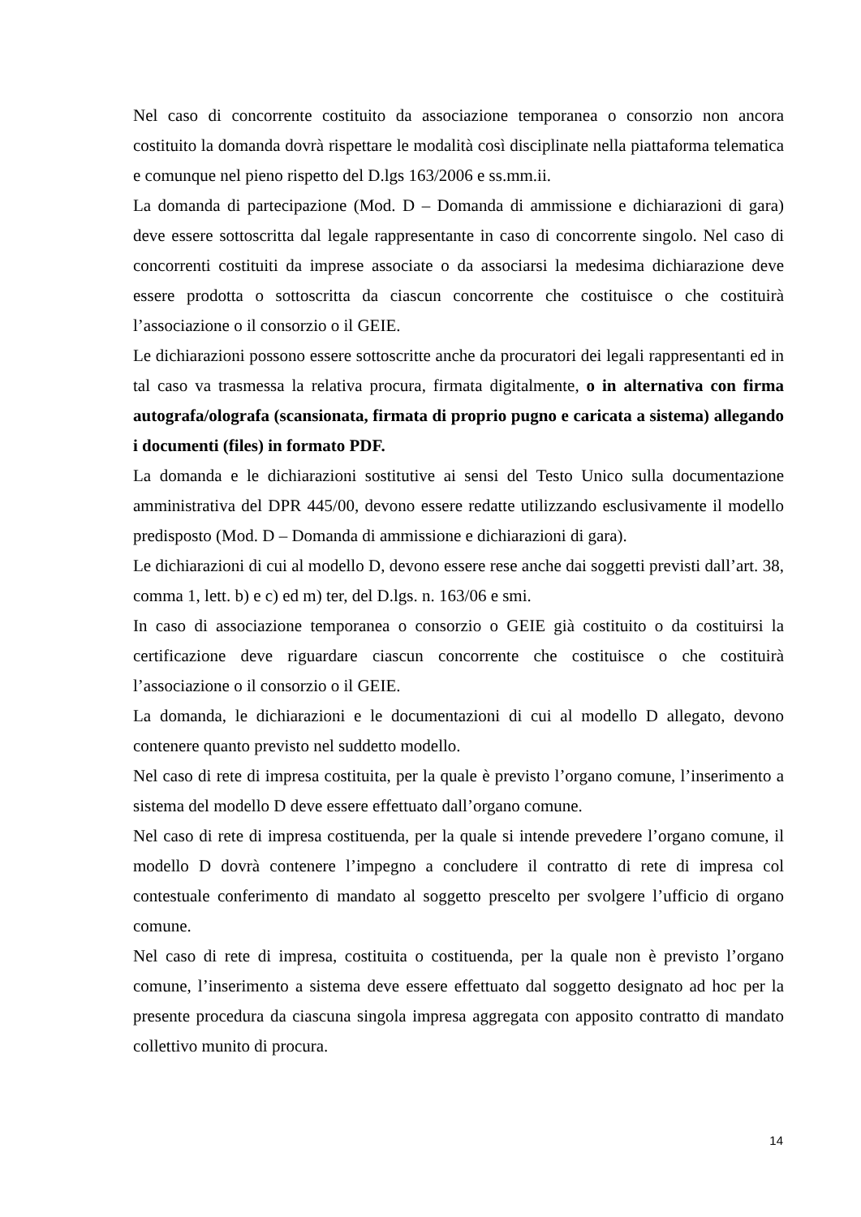Nel caso di concorrente costituito da associazione temporanea o consorzio non ancora costituito la domanda dovrà rispettare le modalità così disciplinate nella piattaforma telematica e comunque nel pieno rispetto del D.lgs 163/2006 e ss.mm.ii.
La domanda di partecipazione (Mod. D – Domanda di ammissione e dichiarazioni di gara) deve essere sottoscritta dal legale rappresentante in caso di concorrente singolo. Nel caso di concorrenti costituiti da imprese associate o da associarsi la medesima dichiarazione deve essere prodotta o sottoscritta da ciascun concorrente che costituisce o che costituirà l’associazione o il consorzio o il GEIE.
Le dichiarazioni possono essere sottoscritte anche da procuratori dei legali rappresentanti ed in tal caso va trasmessa la relativa procura, firmata digitalmente, o in alternativa con firma autografa/olografa (scansionata, firmata di proprio pugno e caricata a sistema) allegando i documenti (files) in formato PDF.
La domanda e le dichiarazioni sostitutive ai sensi del Testo Unico sulla documentazione amministrativa del DPR 445/00, devono essere redatte utilizzando esclusivamente il modello predisposto (Mod. D – Domanda di ammissione e dichiarazioni di gara).
Le dichiarazioni di cui al modello D, devono essere rese anche dai soggetti previsti dall’art. 38, comma 1, lett. b) e c) ed m) ter, del D.lgs. n. 163/06 e smi.
In caso di associazione temporanea o consorzio o GEIE già costituito o da costituirsi la certificazione deve riguardare ciascun concorrente che costituisce o che costituirà l’associazione o il consorzio o il GEIE.
La domanda, le dichiarazioni e le documentazioni di cui al modello D allegato, devono contenere quanto previsto nel suddetto modello.
Nel caso di rete di impresa costituita, per la quale è previsto l’organo comune, l’inserimento a sistema del modello D deve essere effettuato dall’organo comune.
Nel caso di rete di impresa costituenda, per la quale si intende prevedere l’organo comune, il modello D dovrà contenere l’impegno a concludere il contratto di rete di impresa col contestuale conferimento di mandato al soggetto prescelto per svolgere l’ufficio di organo comune.
Nel caso di rete di impresa, costituita o costituenda, per la quale non è previsto l’organo comune, l’inserimento a sistema deve essere effettuato dal soggetto designato ad hoc per la presente procedura da ciascuna singola impresa aggregata con apposito contratto di mandato collettivo munito di procura.
14